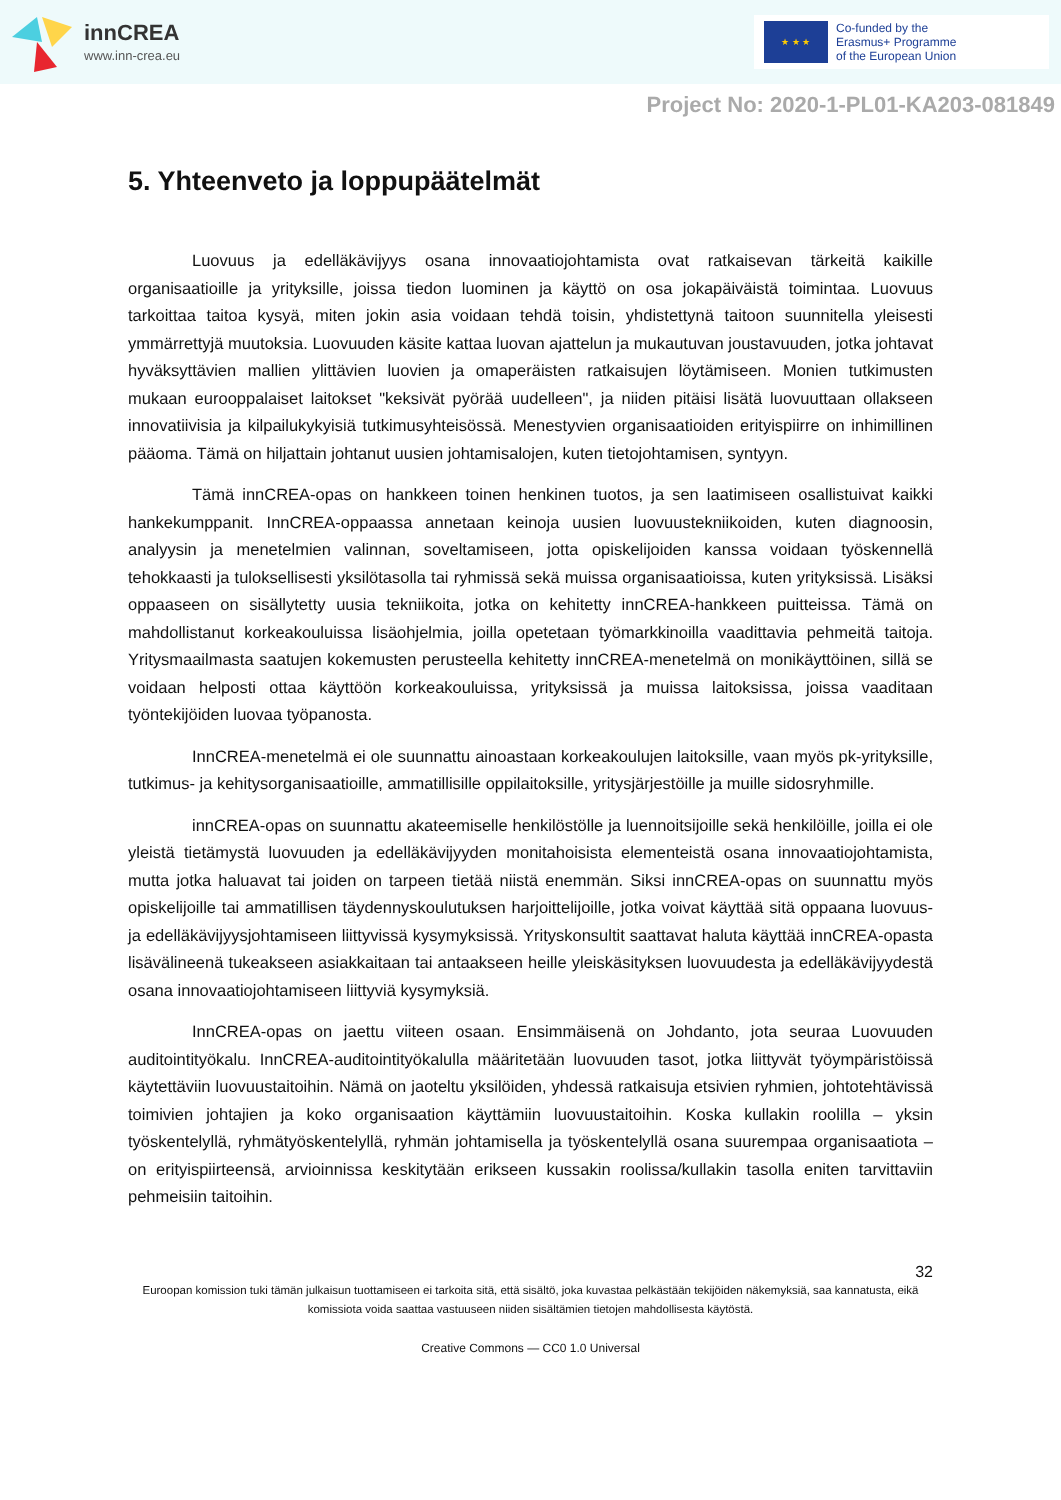innCREA
www.inn-crea.eu
★ ★ ★
Co-funded by the
Erasmus+ Programme
of the European Union
Project No: 2020-1-PL01-KA203-081849
5. Yhteenveto ja loppupäätelmät
Luovuus ja edelläkävijyys osana innovaatiojohtamista ovat ratkaisevan tärkeitä kaikille organisaatioille ja yrityksille, joissa tiedon luominen ja käyttö on osa jokapäiväistä toimintaa. Luovuus tarkoittaa taitoa kysyä, miten jokin asia voidaan tehdä toisin, yhdistettynä taitoon suunnitella yleisesti ymmärrettyjä muutoksia. Luovuuden käsite kattaa luovan ajattelun ja mukautuvan joustavuuden, jotka johtavat hyväksyttävien mallien ylittävien luovien ja omaperäisten ratkaisujen löytämiseen. Monien tutkimusten mukaan eurooppalaiset laitokset "keksivät pyörää uudelleen", ja niiden pitäisi lisätä luovuuttaan ollakseen innovatiivisia ja kilpailukykyisiä tutkimusyhteisössä. Menestyvien organisaatioiden erityispiirre on inhimillinen pääoma. Tämä on hiljattain johtanut uusien johtamisalojen, kuten tietojohtamisen, syntyyn.
Tämä innCREA-opas on hankkeen toinen henkinen tuotos, ja sen laatimiseen osallistuivat kaikki hankekumppanit. InnCREA-oppaassa annetaan keinoja uusien luovuustekniikoiden, kuten diagnoosin, analyysin ja menetelmien valinnan, soveltamiseen, jotta opiskelijoiden kanssa voidaan työskennellä tehokkaasti ja tuloksellisesti yksilötasolla tai ryhmissä sekä muissa organisaatioissa, kuten yrityksissä. Lisäksi oppaaseen on sisällytetty uusia tekniikoita, jotka on kehitetty innCREA-hankkeen puitteissa. Tämä on mahdollistanut korkeakouluissa lisäohjelmia, joilla opetetaan työmarkkinoilla vaadittavia pehmeitä taitoja. Yritysmaailmasta saatujen kokemusten perusteella kehitetty innCREA-menetelmä on monikäyttöinen, sillä se voidaan helposti ottaa käyttöön korkeakouluissa, yrityksissä ja muissa laitoksissa, joissa vaaditaan työntekijöiden luovaa työpanosta.
InnCREA-menetelmä ei ole suunnattu ainoastaan korkeakoulujen laitoksille, vaan myös pk-yrityksille, tutkimus- ja kehitysorganisaatioille, ammatillisille oppilaitoksille, yritysjärjestöille ja muille sidosryhmille.
innCREA-opas on suunnattu akateemiselle henkilöstölle ja luennoitsijoille sekä henkilöille, joilla ei ole yleistä tietämystä luovuuden ja edelläkävijyyden monitahoisista elementeistä osana innovaatiojohtamista, mutta jotka haluavat tai joiden on tarpeen tietää niistä enemmän. Siksi innCREA-opas on suunnattu myös opiskelijoille tai ammatillisen täydennyskoulutuksen harjoittelijoille, jotka voivat käyttää sitä oppaana luovuus- ja edelläkävijyysjohtamiseen liittyvissä kysymyksissä. Yrityskonsultit saattavat haluta käyttää innCREA-opasta lisävälineenä tukeakseen asiakkaitaan tai antaakseen heille yleiskäsityksen luovuudesta ja edelläkävijyydestä osana innovaatiojohtamiseen liittyviä kysymyksiä.
InnCREA-opas on jaettu viiteen osaan. Ensimmäisenä on Johdanto, jota seuraa Luovuuden auditointityökalu. InnCREA-auditointityökalulla määritetään luovuuden tasot, jotka liittyvät työympäristöissä käytettäviin luovuustaitoihin. Nämä on jaoteltu yksilöiden, yhdessä ratkaisuja etsivien ryhmien, johtotehtävissä toimivien johtajien ja koko organisaation käyttämiin luovuustaitoihin. Koska kullakin roolilla – yksin työskentelyllä, ryhmätyöskentelyllä, ryhmän johtamisella ja työskentelyllä osana suurempaa organisaatiota – on erityispiirteensä, arvioinnissa keskitytään erikseen kussakin roolissa/kullakin tasolla eniten tarvittaviin pehmeisiin taitoihin.
32
Euroopan komission tuki tämän julkaisun tuottamiseen ei tarkoita sitä, että sisältö, joka kuvastaa pelkästään tekijöiden näkemyksiä, saa kannatusta, eikä komissiota voida saattaa vastuuseen niiden sisältämien tietojen mahdollisesta käytöstä.
Creative Commons — CC0 1.0 Universal